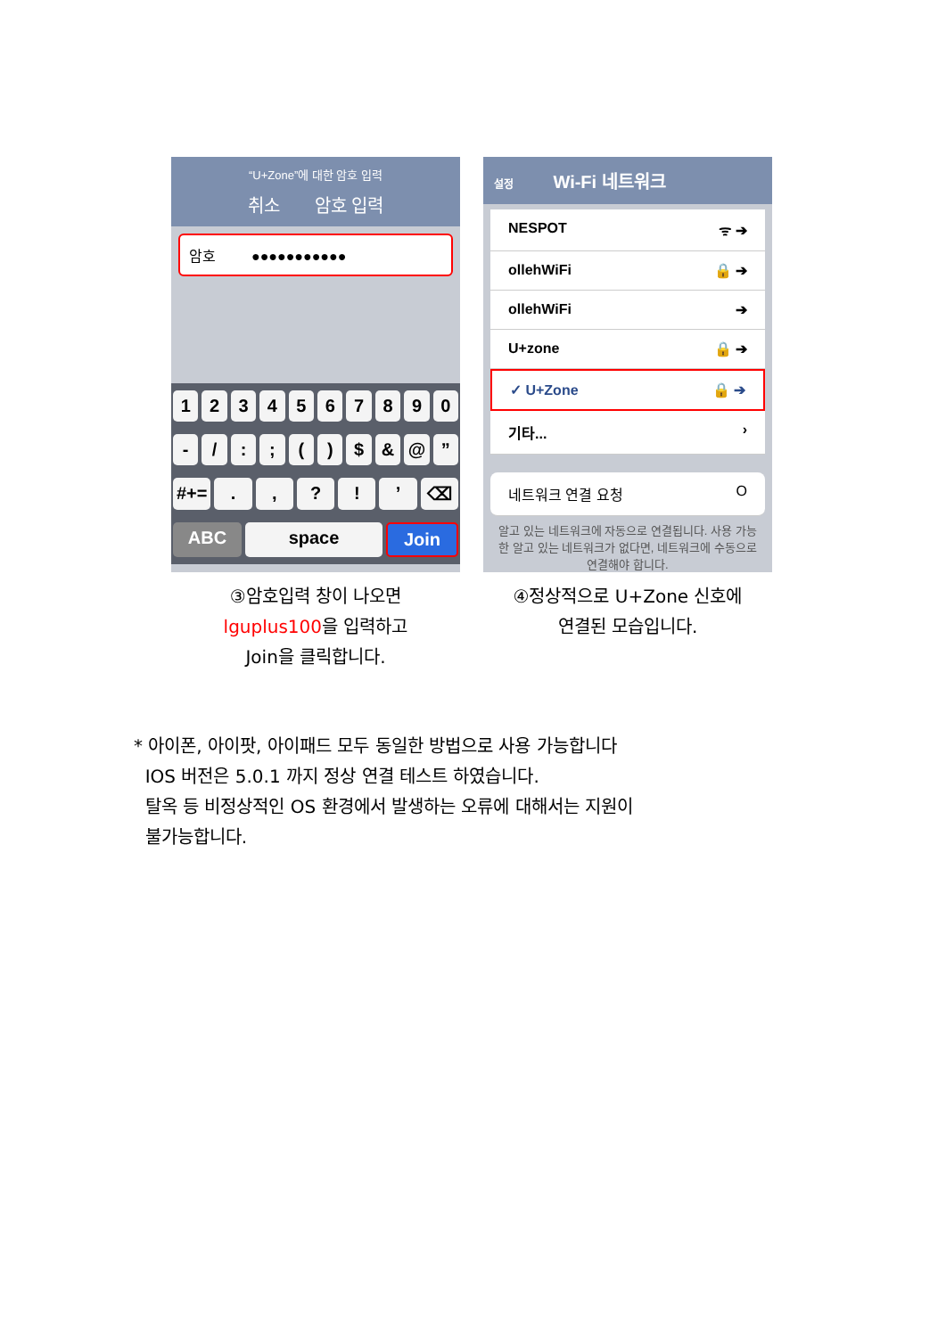“U+Zone”에 대한 암호 입력
취소 암호 입력
암호 ●●●●●●●●●●●
1234567890
- /:; () $ & @”
#+=.,?!’ ⌫
ABC space Join
③암호입력 창이 나오면
lguplus100을 입력하고
Join을 클릭합니다.
설정 Wi-Fi 네트워크
NESPOT ᯤ ➔
ollehWiFi 🔒 ➔
ollehWiFi ➔
U+zone 🔒 ➔
✓ U+Zone 🔒 ➔
기타... ›
네트워크 연결 요청 O
알고 있는 네트워크에 자동으로 연결됩니다. 사용 가능한 알고 있는 네트워크가 없다면, 네트워크에 수동으로 연결해야 합니다.
④정상적으로 U+Zone 신호에
연결된 모습입니다.
* 아이폰, 아이팟, 아이패드 모두 동일한 방법으로 사용 가능합니다
IOS 버전은 5.0.1 까지 정상 연결 테스트 하였습니다.
탈옥 등 비정상적인 OS 환경에서 발생하는 오류에 대해서는 지원이
불가능합니다.